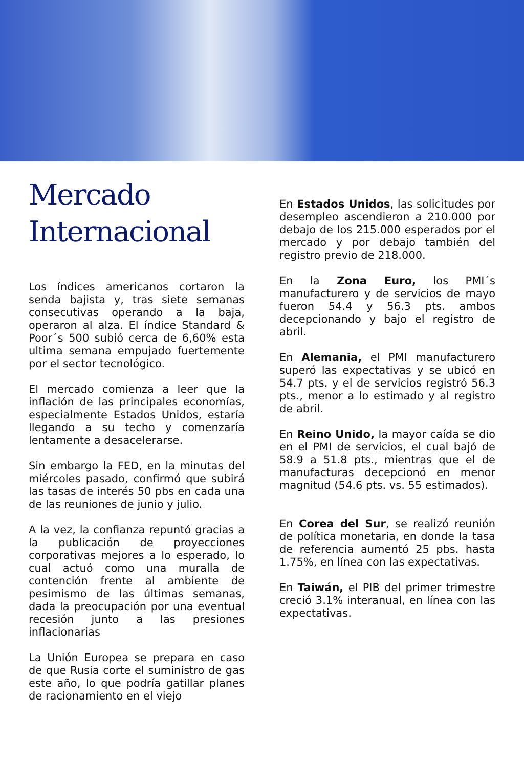Mercado Internacional
Los índices americanos cortaron la senda bajista y, tras siete semanas consecutivas operando a la baja, operaron al alza. El índice Standard & Poor´s 500 subió cerca de 6,60% esta ultima semana empujado fuertemente por el sector tecnológico.
El mercado comienza a leer que la inflación de las principales economías, especialmente Estados Unidos, estaría llegando a su techo y comenzaría lentamente a desacelerarse.
Sin embargo la FED, en la minutas del miércoles pasado, confirmó que subirá las tasas de interés 50 pbs en cada una de las reuniones de junio y julio.
A la vez, la confianza repuntó gracias a la publicación de proyecciones corporativas mejores a lo esperado, lo cual actuó como una muralla de contención frente al ambiente de pesimismo de las últimas semanas, dada la preocupación por una eventual recesión junto a las presiones inflacionarias
La Unión Europea se prepara en caso de que Rusia corte el suministro de gas este año, lo que podría gatillar planes de racionamiento en el viejo
En Estados Unidos, las solicitudes por desempleo ascendieron a 210.000 por debajo de los 215.000 esperados por el mercado y por debajo también del registro previo de 218.000.
En la Zona Euro, los PMI´s manufacturero y de servicios de mayo fueron 54.4 y 56.3 pts. ambos decepcionando y bajo el registro de abril.
En Alemania, el PMI manufacturero superó las expectativas y se ubicó en 54.7 pts. y el de servicios registró 56.3 pts., menor a lo estimado y al registro de abril.
En Reino Unido, la mayor caída se dio en el PMI de servicios, el cual bajó de 58.9 a 51.8 pts., mientras que el de manufacturas decepcionó en menor magnitud (54.6 pts. vs. 55 estimados).
En Corea del Sur, se realizó reunión de política monetaria, en donde la tasa de referencia aumentó 25 pbs. hasta 1.75%, en línea con las expectativas.
En Taiwán, el PIB del primer trimestre creció 3.1% interanual, en línea con las expectativas.